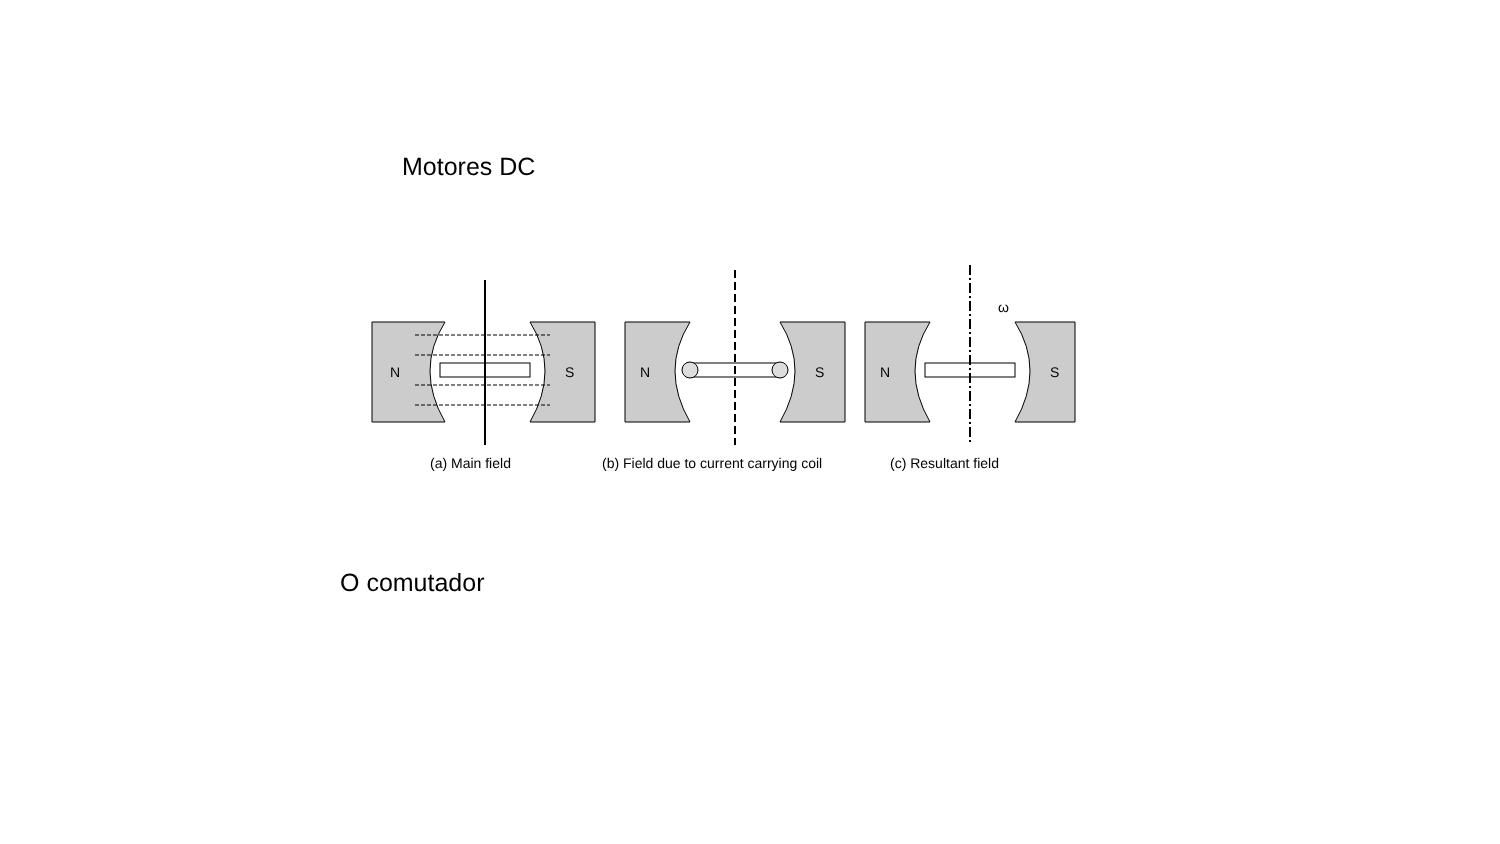Motores DC
N
S
(a) Main field
N
S
(b) Field due to current carrying coil
N
S
ω
(c) Resultant field
O comutador